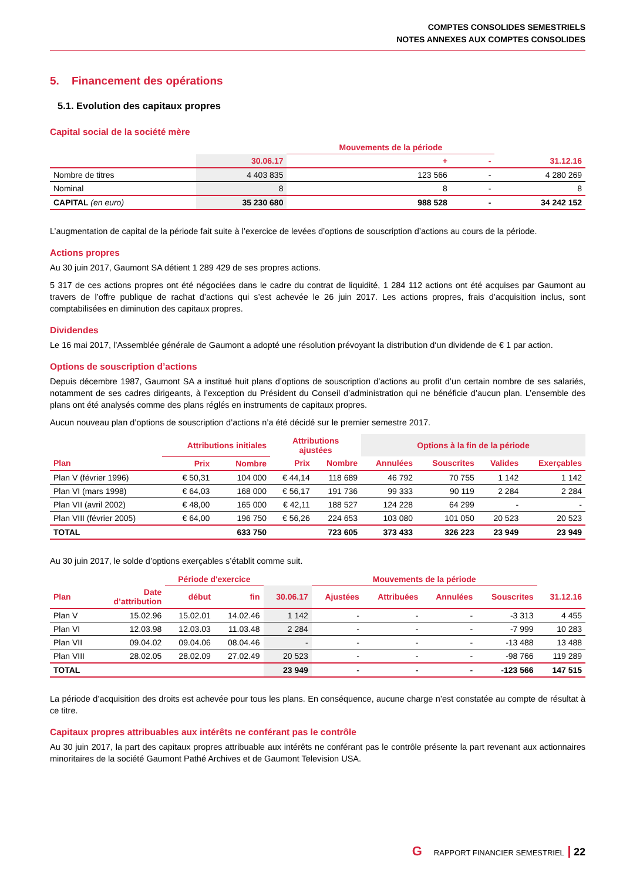COMPTES CONSOLIDES SEMESTRIELS
NOTES ANNEXES AUX COMPTES CONSOLIDES
5. Financement des opérations
5.1. Evolution des capitaux propres
Capital social de la société mère
| | | Mouvements de la période | | |
| --- | --- | --- | --- | --- |
| | 30.06.17 | + | - | 31.12.16 |
| Nombre de titres | 4 403 835 | 123 566 | - | 4 280 269 |
| Nominal | 8 | 8 | - | 8 |
| CAPITAL (en euro) | 35 230 680 | 988 528 | - | 34 242 152 |
L’augmentation de capital de la période fait suite à l’exercice de levées d’options de souscription d’actions au cours de la période.
Actions propres
Au 30 juin 2017, Gaumont SA détient 1 289 429 de ses propres actions.
5 317 de ces actions propres ont été négociées dans le cadre du contrat de liquidité, 1 284 112 actions ont été acquises par Gaumont au travers de l’offre publique de rachat d’actions qui s’est achevée le 26 juin 2017. Les actions propres, frais d’acquisition inclus, sont comptabilisées en diminution des capitaux propres.
Dividendes
Le 16 mai 2017, l’Assemblée générale de Gaumont a adopté une résolution prévoyant la distribution d‘un dividende de € 1 par action.
Options de souscription d’actions
Depuis décembre 1987, Gaumont SA a institué huit plans d’options de souscription d’actions au profit d’un certain nombre de ses salariés, notamment de ses cadres dirigeants, à l’exception du Président du Conseil d’administration qui ne bénéficie d’aucun plan. L’ensemble des plans ont été analysés comme des plans réglés en instruments de capitaux propres.
Aucun nouveau plan d’options de souscription d’actions n’a été décidé sur le premier semestre 2017.
| | Attributions initiales | | Attributions ajustées | | Options à la fin de la période | | | |
| --- | --- | --- | --- | --- | --- | --- | --- | --- |
| Plan | Prix | Nombre | Prix | Nombre | Annulées | Souscrites | Valides | Exerçables |
| Plan V (février 1996) | € 50,31 | 104 000 | € 44,14 | 118 689 | 46 792 | 70 755 | 1 142 | 1 142 |
| Plan VI (mars 1998) | € 64,03 | 168 000 | € 56,17 | 191 736 | 99 333 | 90 119 | 2 284 | 2 284 |
| Plan VII (avril 2002) | € 48,00 | 165 000 | € 42,11 | 188 527 | 124 228 | 64 299 | - | - |
| Plan VIII (février 2005) | € 64,00 | 196 750 | € 56,26 | 224 653 | 103 080 | 101 050 | 20 523 | 20 523 |
| TOTAL | | 633 750 | | 723 605 | 373 433 | 326 223 | 23 949 | 23 949 |
Au 30 juin 2017, le solde d’options exerçables s’établit comme suit.
| | | Période d'exercice | | | Mouvements de la période | | | | |
| --- | --- | --- | --- | --- | --- | --- | --- | --- | --- |
| Plan | Date d’attribution | début | fin | 30.06.17 | Ajustées | Attribuées | Annulées | Souscrites | 31.12.16 |
| Plan V | 15.02.96 | 15.02.01 | 14.02.46 | 1 142 | - | - | - | -3 313 | 4 455 |
| Plan VI | 12.03.98 | 12.03.03 | 11.03.48 | 2 284 | - | - | - | -7 999 | 10 283 |
| Plan VII | 09.04.02 | 09.04.06 | 08.04.46 | - | - | - | - | -13 488 | 13 488 |
| Plan VIII | 28.02.05 | 28.02.09 | 27.02.49 | 20 523 | - | - | - | -98 766 | 119 289 |
| TOTAL | | | | 23 949 | - | - | - | -123 566 | 147 515 |
La période d’acquisition des droits est achevée pour tous les plans. En conséquence, aucune charge n’est constatée au compte de résultat à ce titre.
Capitaux propres attribuables aux intérêts ne conférant pas le contrôle
Au 30 juin 2017, la part des capitaux propres attribuable aux intérêts ne conférant pas le contrôle présente la part revenant aux actionnaires minoritaires de la société Gaumont Pathé Archives et de Gaumont Television USA.
G RAPPORT FINANCIER SEMESTRIEL 22